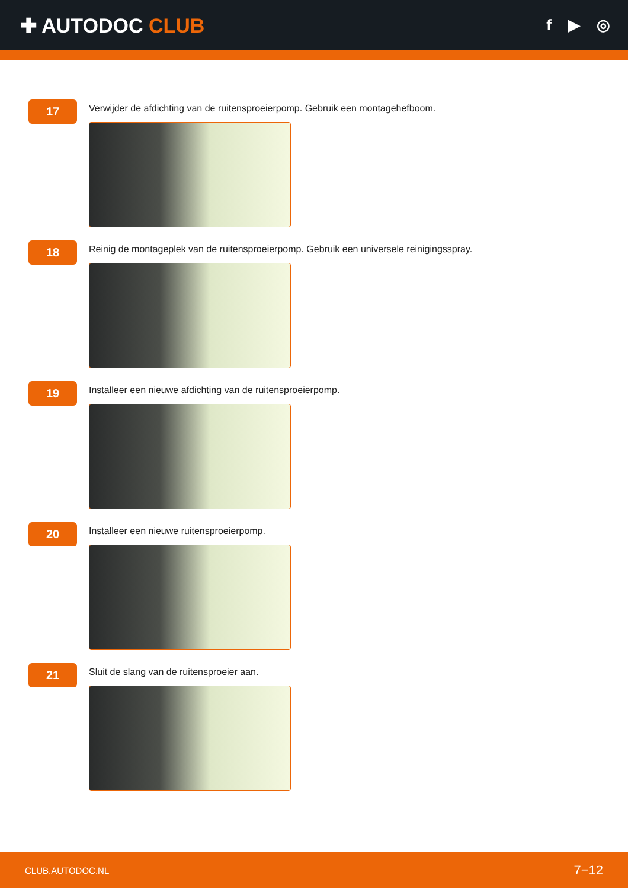✚ AUTODOC CLUB
f ▶ ◎
17
Verwijder de afdichting van de ruitensproeierpomp. Gebruik een montagehefboom.
18
Reinig de montageplek van de ruitensproeierpomp. Gebruik een universele reinigingsspray.
19
Installeer een nieuwe afdichting van de ruitensproeierpomp.
20
Installeer een nieuwe ruitensproeierpomp.
21
Sluit de slang van de ruitensproeier aan.
CLUB.AUTODOC.NL 7−12